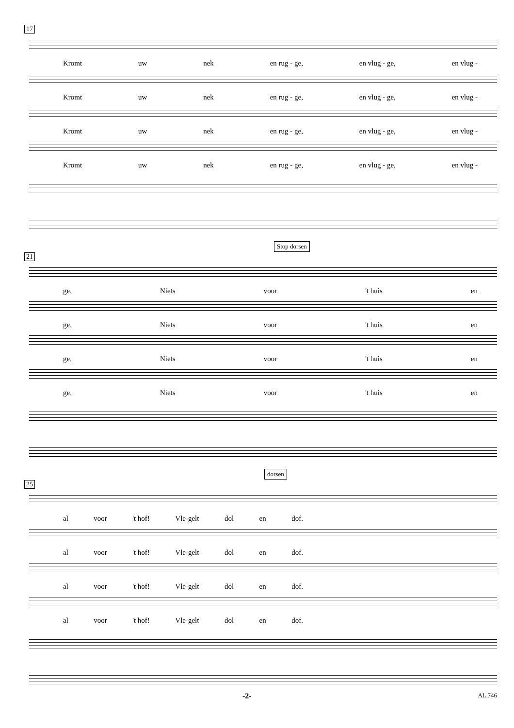17
Kromt uw nek en rug - ge, en vlug - ge, en vlug -
Kromt uw nek en rug - ge, en vlug - ge, en vlug -
Kromt uw nek en rug - ge, en vlug - ge, en vlug -
Kromt uw nek en rug - ge, en vlug - ge, en vlug -
Stop dorsen
21
ge, Niets voor 't huis en
ge, Niets voor 't huis en
ge, Niets voor 't huis en
ge, Niets voor 't huis en
dorsen
25
al voor 't hof! Vle-gelt dol en dof.
al voor 't hof! Vle-gelt dol en dof.
al voor 't hof! Vle-gelt dol en dof.
al voor 't hof! Vle-gelt dol en dof.
-2- AL 746